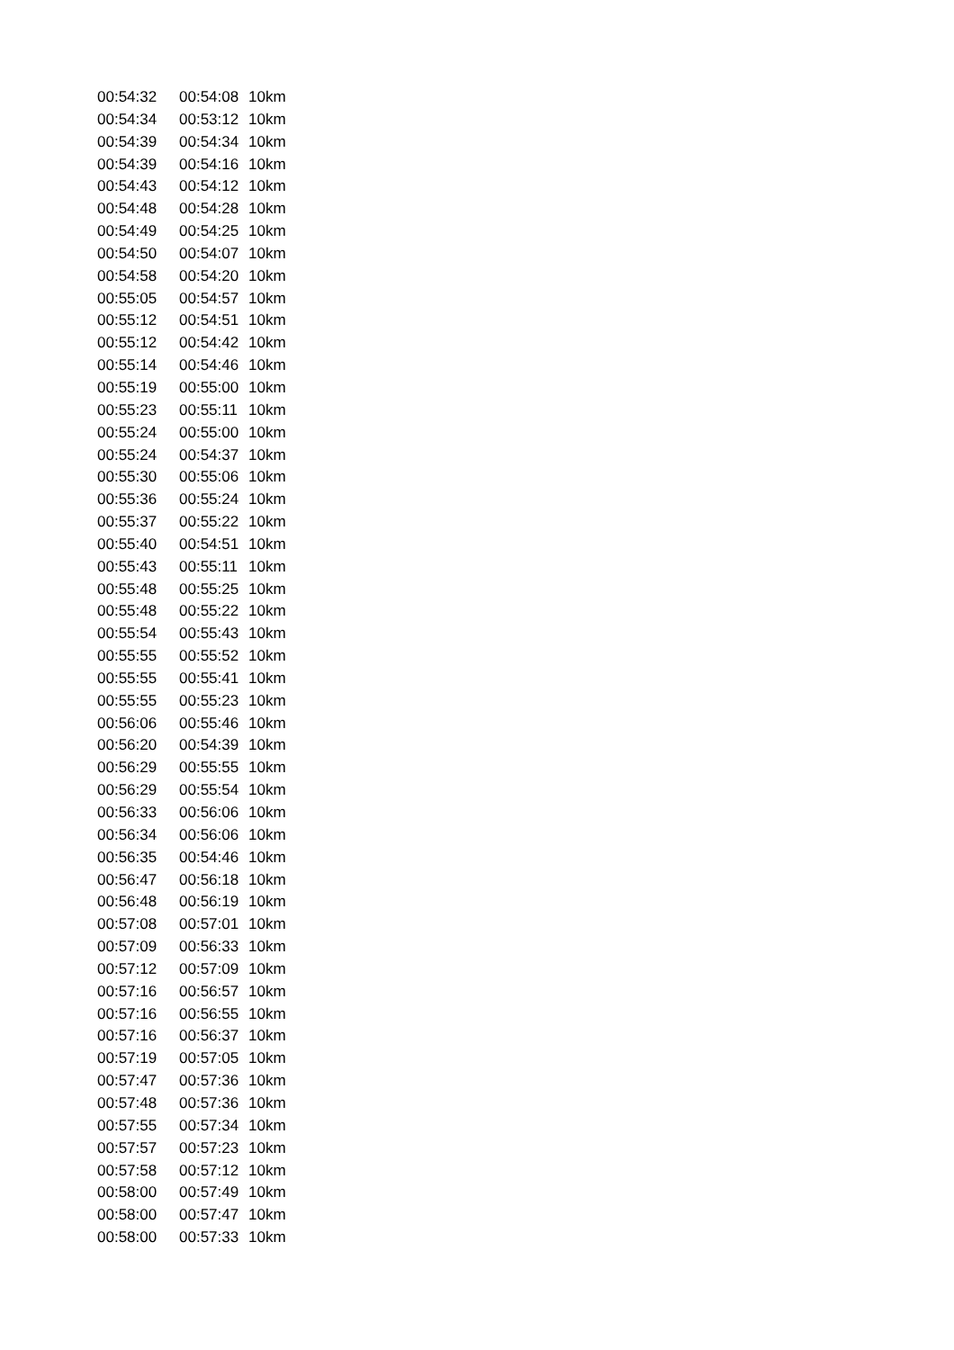| 00:54:32 | 00:54:08 | 10km |
| 00:54:34 | 00:53:12 | 10km |
| 00:54:39 | 00:54:34 | 10km |
| 00:54:39 | 00:54:16 | 10km |
| 00:54:43 | 00:54:12 | 10km |
| 00:54:48 | 00:54:28 | 10km |
| 00:54:49 | 00:54:25 | 10km |
| 00:54:50 | 00:54:07 | 10km |
| 00:54:58 | 00:54:20 | 10km |
| 00:55:05 | 00:54:57 | 10km |
| 00:55:12 | 00:54:51 | 10km |
| 00:55:12 | 00:54:42 | 10km |
| 00:55:14 | 00:54:46 | 10km |
| 00:55:19 | 00:55:00 | 10km |
| 00:55:23 | 00:55:11 | 10km |
| 00:55:24 | 00:55:00 | 10km |
| 00:55:24 | 00:54:37 | 10km |
| 00:55:30 | 00:55:06 | 10km |
| 00:55:36 | 00:55:24 | 10km |
| 00:55:37 | 00:55:22 | 10km |
| 00:55:40 | 00:54:51 | 10km |
| 00:55:43 | 00:55:11 | 10km |
| 00:55:48 | 00:55:25 | 10km |
| 00:55:48 | 00:55:22 | 10km |
| 00:55:54 | 00:55:43 | 10km |
| 00:55:55 | 00:55:52 | 10km |
| 00:55:55 | 00:55:41 | 10km |
| 00:55:55 | 00:55:23 | 10km |
| 00:56:06 | 00:55:46 | 10km |
| 00:56:20 | 00:54:39 | 10km |
| 00:56:29 | 00:55:55 | 10km |
| 00:56:29 | 00:55:54 | 10km |
| 00:56:33 | 00:56:06 | 10km |
| 00:56:34 | 00:56:06 | 10km |
| 00:56:35 | 00:54:46 | 10km |
| 00:56:47 | 00:56:18 | 10km |
| 00:56:48 | 00:56:19 | 10km |
| 00:57:08 | 00:57:01 | 10km |
| 00:57:09 | 00:56:33 | 10km |
| 00:57:12 | 00:57:09 | 10km |
| 00:57:16 | 00:56:57 | 10km |
| 00:57:16 | 00:56:55 | 10km |
| 00:57:16 | 00:56:37 | 10km |
| 00:57:19 | 00:57:05 | 10km |
| 00:57:47 | 00:57:36 | 10km |
| 00:57:48 | 00:57:36 | 10km |
| 00:57:55 | 00:57:34 | 10km |
| 00:57:57 | 00:57:23 | 10km |
| 00:57:58 | 00:57:12 | 10km |
| 00:58:00 | 00:57:49 | 10km |
| 00:58:00 | 00:57:47 | 10km |
| 00:58:00 | 00:57:33 | 10km |